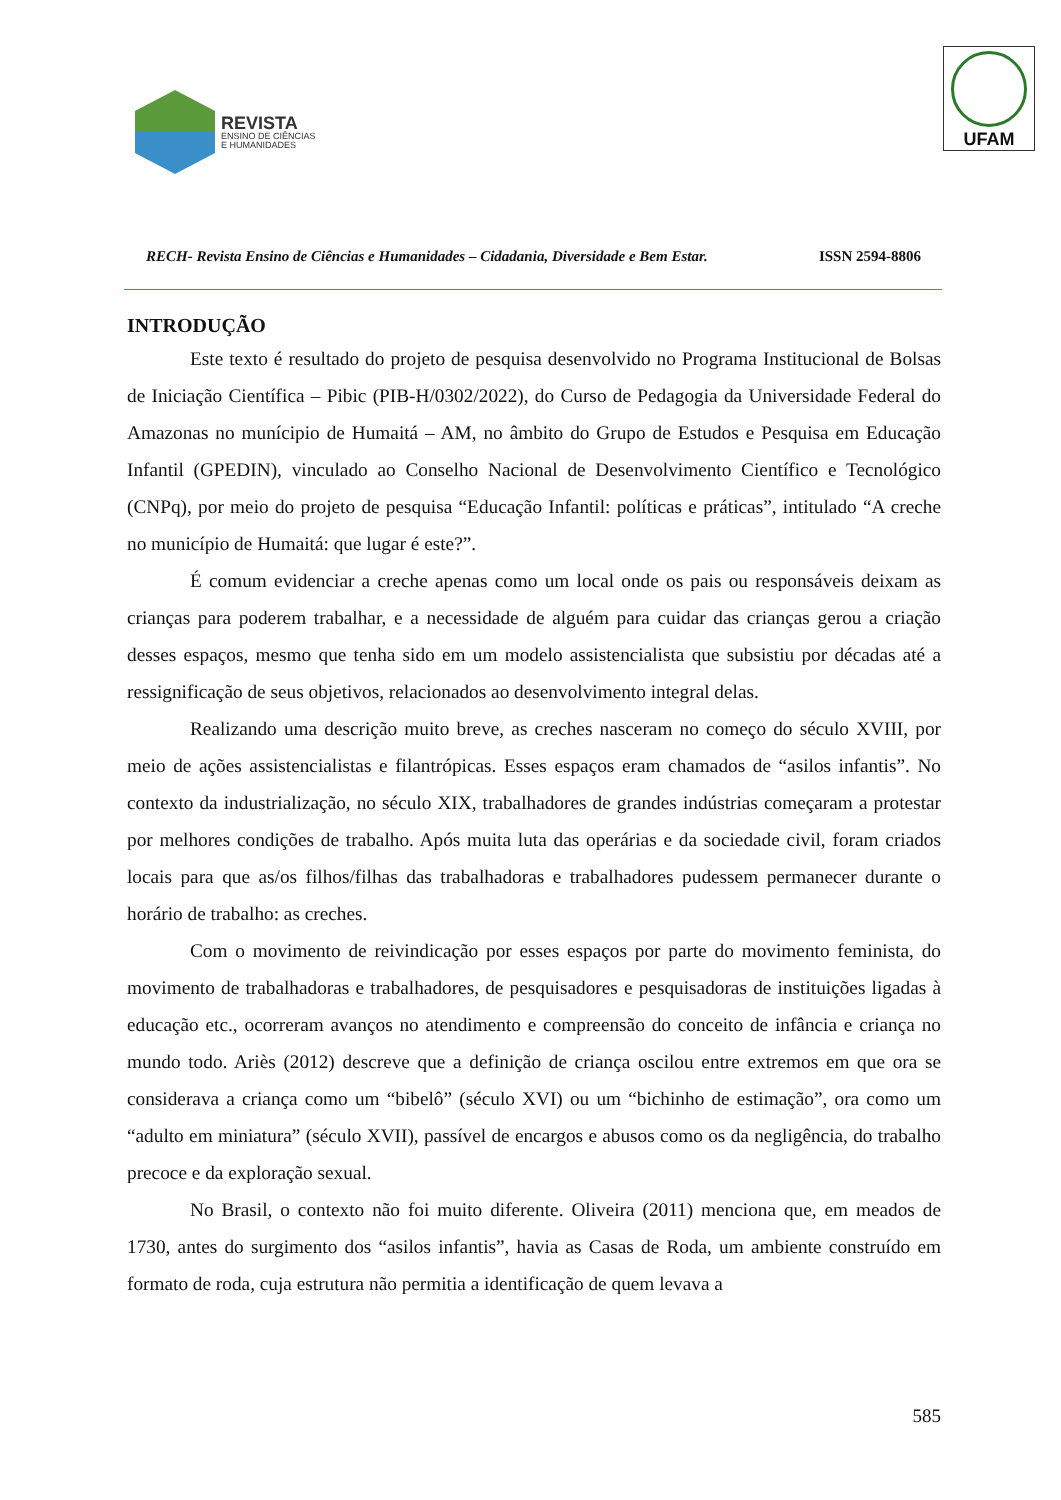REVISTA
ENSINO DE CIÊNCIAS
E HUMANIDADES
UFAM
RECH- Revista Ensino de Ciências e Humanidades – Cidadania, Diversidade e Bem Estar. ISSN 2594-8806
INTRODUÇÃO
Este texto é resultado do projeto de pesquisa desenvolvido no Programa Institucional de Bolsas de Iniciação Científica – Pibic (PIB-H/0302/2022), do Curso de Pedagogia da Universidade Federal do Amazonas no munícipio de Humaitá – AM, no âmbito do Grupo de Estudos e Pesquisa em Educação Infantil (GPEDIN), vinculado ao Conselho Nacional de Desenvolvimento Científico e Tecnológico (CNPq), por meio do projeto de pesquisa “Educação Infantil: políticas e práticas”, intitulado “A creche no município de Humaitá: que lugar é este?”.
É comum evidenciar a creche apenas como um local onde os pais ou responsáveis deixam as crianças para poderem trabalhar, e a necessidade de alguém para cuidar das crianças gerou a criação desses espaços, mesmo que tenha sido em um modelo assistencialista que subsistiu por décadas até a ressignificação de seus objetivos, relacionados ao desenvolvimento integral delas.
Realizando uma descrição muito breve, as creches nasceram no começo do século XVIII, por meio de ações assistencialistas e filantrópicas. Esses espaços eram chamados de “asilos infantis”. No contexto da industrialização, no século XIX, trabalhadores de grandes indústrias começaram a protestar por melhores condições de trabalho. Após muita luta das operárias e da sociedade civil, foram criados locais para que as/os filhos/filhas das trabalhadoras e trabalhadores pudessem permanecer durante o horário de trabalho: as creches.
Com o movimento de reivindicação por esses espaços por parte do movimento feminista, do movimento de trabalhadoras e trabalhadores, de pesquisadores e pesquisadoras de instituições ligadas à educação etc., ocorreram avanços no atendimento e compreensão do conceito de infância e criança no mundo todo. Ariès (2012) descreve que a definição de criança oscilou entre extremos em que ora se considerava a criança como um “bibelô” (século XVI) ou um “bichinho de estimação”, ora como um “adulto em miniatura” (século XVII), passível de encargos e abusos como os da negligência, do trabalho precoce e da exploração sexual.
No Brasil, o contexto não foi muito diferente. Oliveira (2011) menciona que, em meados de 1730, antes do surgimento dos “asilos infantis”, havia as Casas de Roda, um ambiente construído em formato de roda, cuja estrutura não permitia a identificação de quem levava a
585